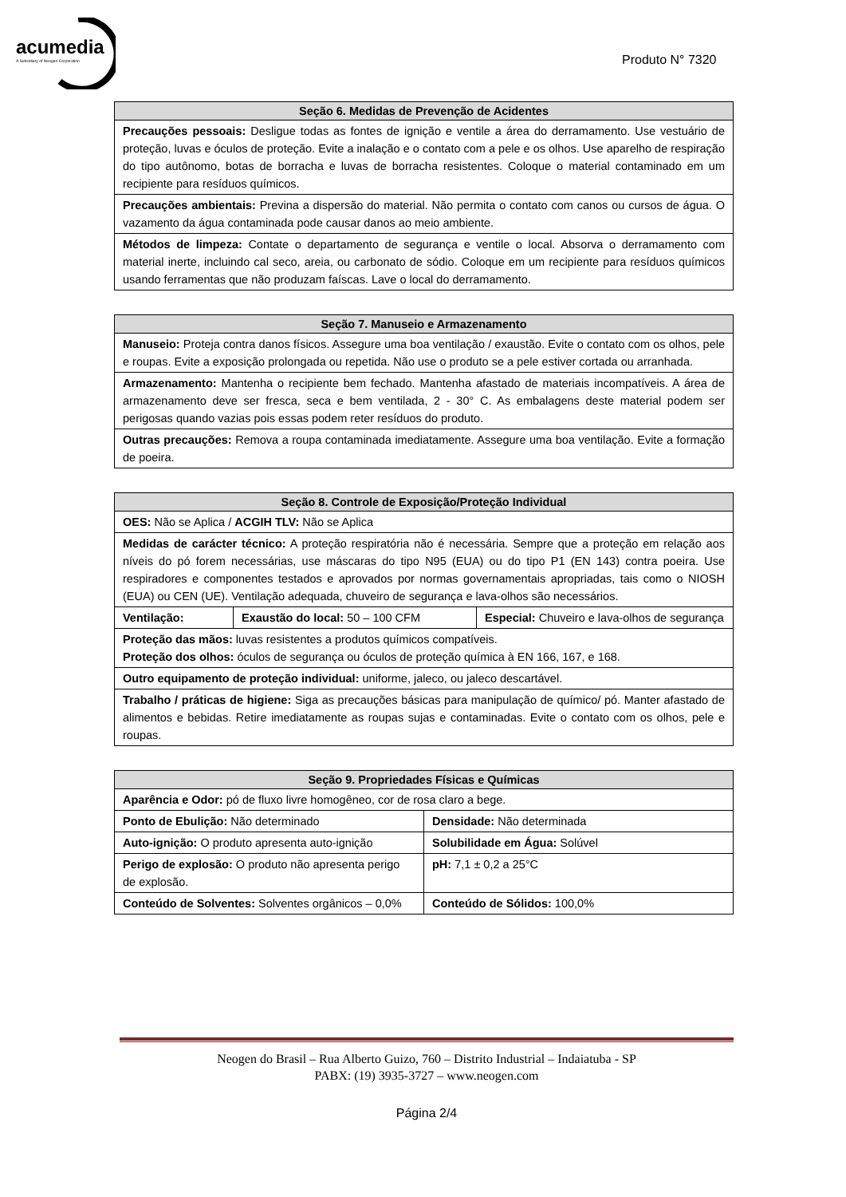acumedia
A Subsidiary of Neogen Corporation
Produto N° 7320
| Seção 6. Medidas de Prevenção de Acidentes |
| --- |
| Precauções pessoais: Desligue todas as fontes de ignição e ventile a área do derramamento. Use vestuário de proteção, luvas e óculos de proteção. Evite a inalação e o contato com a pele e os olhos. Use aparelho de respiração do tipo autônomo, botas de borracha e luvas de borracha resistentes. Coloque o material contaminado em um recipiente para resíduos químicos. |
| Precauções ambientais: Previna a dispersão do material. Não permita o contato com canos ou cursos de água. O vazamento da água contaminada pode causar danos ao meio ambiente. |
| Métodos de limpeza: Contate o departamento de segurança e ventile o local. Absorva o derramamento com material inerte, incluindo cal seco, areia, ou carbonato de sódio. Coloque em um recipiente para resíduos químicos usando ferramentas que não produzam faíscas. Lave o local do derramamento. |
| Seção 7. Manuseio e Armazenamento |
| --- |
| Manuseio: Proteja contra danos físicos. Assegure uma boa ventilação / exaustão. Evite o contato com os olhos, pele e roupas. Evite a exposição prolongada ou repetida. Não use o produto se a pele estiver cortada ou arranhada. |
| Armazenamento: Mantenha o recipiente bem fechado. Mantenha afastado de materiais incompatíveis. A área de armazenamento deve ser fresca, seca e bem ventilada, 2 - 30° C. As embalagens deste material podem ser perigosas quando vazias pois essas podem reter resíduos do produto. |
| Outras precauções: Remova a roupa contaminada imediatamente. Assegure uma boa ventilação. Evite a formação de poeira. |
| Seção 8. Controle de Exposição/Proteção Individual | | |
| --- | --- | --- |
| OES: Não se Aplica / ACGIH TLV: Não se Aplica | | |
| Medidas de carácter técnico: A proteção respiratória não é necessária. Sempre que a proteção em relação aos níveis do pó forem necessárias, use máscaras do tipo N95 (EUA) ou do tipo P1 (EN 143) contra poeira. Use respiradores e componentes testados e aprovados por normas governamentais apropriadas, tais como o NIOSH (EUA) ou CEN (UE). Ventilação adequada, chuveiro de segurança e lava-olhos são necessários. | | |
| Ventilação: | Exaustão do local: 50 – 100 CFM | Especial: Chuveiro e lava-olhos de segurança |
| Proteção das mãos: luvas resistentes a produtos químicos compatíveis. Proteção dos olhos: óculos de segurança ou óculos de proteção química à EN 166, 167, e 168. | | |
| Outro equipamento de proteção individual: uniforme, jaleco, ou jaleco descartável. | | |
| Trabalho / práticas de higiene: Siga as precauções básicas para manipulação de químico/ pó. Manter afastado de alimentos e bebidas. Retire imediatamente as roupas sujas e contaminadas. Evite o contato com os olhos, pele e roupas. | | |
| Seção 9. Propriedades Físicas e Químicas | |
| --- | --- |
| Aparência e Odor: pó de fluxo livre homogêneo, cor de rosa claro a bege. | |
| Ponto de Ebulição: Não determinado | Densidade: Não determinada |
| Auto-ignição: O produto apresenta auto-ignição | Solubilidade em Água: Solúvel |
| Perigo de explosão: O produto não apresenta perigo de explosão. | pH: 7,1 ± 0,2 a 25°C |
| Conteúdo de Solventes: Solventes orgânicos – 0,0% | Conteúdo de Sólidos: 100,0% |
Neogen do Brasil – Rua Alberto Guizo, 760 – Distrito Industrial – Indaiatuba - SP
PABX: (19) 3935-3727 – www.neogen.com
Página 2/4